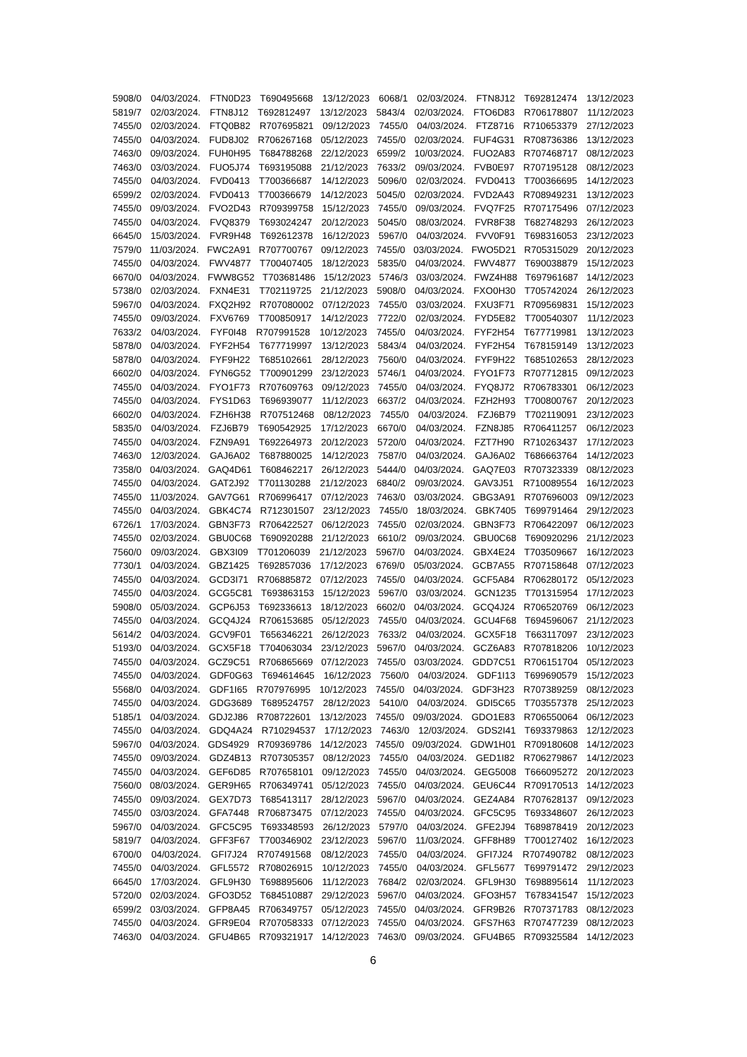5908/0 04/03/2024. FTN0D23 T690495668 13/12/2023 6068/1 02/03/2024. FTN8J12 T692812474 13/12/2023
5819/7 02/03/2024. FTN8J12 T692812497 13/12/2023 5843/4 02/03/2024. FTO6D83 R706178807 11/12/2023
7455/0 02/03/2024. FTQ0B82 R707695821 09/12/2023 7455/0 04/03/2024. FTZ8716 R710653379 27/12/2023
7455/0 04/03/2024. FUD8J02 R706267168 05/12/2023 7455/0 02/03/2024. FUF4G31 R708736386 13/12/2023
7463/0 09/03/2024. FUH0H95 T684788268 22/12/2023 6599/2 10/03/2024. FUO2A83 R707468717 08/12/2023
7463/0 03/03/2024. FUO5J74 T693195088 21/12/2023 7633/2 09/03/2024. FVB0E97 R707195128 08/12/2023
7455/0 04/03/2024. FVD0413 T700366687 14/12/2023 5096/0 02/03/2024. FVD0413 T700366695 14/12/2023
6599/2 02/03/2024. FVD0413 T700366679 14/12/2023 5045/0 02/03/2024. FVD2A43 R708949231 13/12/2023
7455/0 09/03/2024. FVO2D43 R709399758 15/12/2023 7455/0 09/03/2024. FVQ7F25 R707175496 07/12/2023
7455/0 04/03/2024. FVQ8379 T693024247 20/12/2023 5045/0 08/03/2024. FVR8F38 T682748293 26/12/2023
6645/0 15/03/2024. FVR9H48 T692612378 16/12/2023 5967/0 04/03/2024. FVV0F91 T698316053 23/12/2023
7579/0 11/03/2024. FWC2A91 R707700767 09/12/2023 7455/0 03/03/2024. FWO5D21 R705315029 20/12/2023
7455/0 04/03/2024. FWV4877 T700407405 18/12/2023 5835/0 04/03/2024. FWV4877 T690038879 15/12/2023
6670/0 04/03/2024. FWW8G52 T703681486 15/12/2023 5746/3 03/03/2024. FWZ4H88 T697961687 14/12/2023
5738/0 02/03/2024. FXN4E31 T702119725 21/12/2023 5908/0 04/03/2024. FXO0H30 T705742024 26/12/2023
5967/0 04/03/2024. FXQ2H92 R707080002 07/12/2023 7455/0 03/03/2024. FXU3F71 R709569831 15/12/2023
7455/0 09/03/2024. FXV6769 T700850917 14/12/2023 7722/0 02/03/2024. FYD5E82 T700540307 11/12/2023
7633/2 04/03/2024. FYF0I48 R707991528 10/12/2023 7455/0 04/03/2024. FYF2H54 T677719981 13/12/2023
5878/0 04/03/2024. FYF2H54 T677719997 13/12/2023 5843/4 04/03/2024. FYF2H54 T678159149 13/12/2023
5878/0 04/03/2024. FYF9H22 T685102661 28/12/2023 7560/0 04/03/2024. FYF9H22 T685102653 28/12/2023
6602/0 04/03/2024. FYN6G52 T700901299 23/12/2023 5746/1 04/03/2024. FYO1F73 R707712815 09/12/2023
7455/0 04/03/2024. FYO1F73 R707609763 09/12/2023 7455/0 04/03/2024. FYQ8J72 R706783301 06/12/2023
7455/0 04/03/2024. FYS1D63 T696939077 11/12/2023 6637/2 04/03/2024. FZH2H93 T700800767 20/12/2023
6602/0 04/03/2024. FZH6H38 R707512468 08/12/2023 7455/0 04/03/2024. FZJ6B79 T702119091 23/12/2023
5835/0 04/03/2024. FZJ6B79 T690542925 17/12/2023 6670/0 04/03/2024. FZN8J85 R706411257 06/12/2023
7455/0 04/03/2024. FZN9A91 T692264973 20/12/2023 5720/0 04/03/2024. FZT7H90 R710263437 17/12/2023
7463/0 12/03/2024. GAJ6A02 T687880025 14/12/2023 7587/0 04/03/2024. GAJ6A02 T686663764 14/12/2023
7358/0 04/03/2024. GAQ4D61 T608462217 26/12/2023 5444/0 04/03/2024. GAQ7E03 R707323339 08/12/2023
7455/0 04/03/2024. GAT2J92 T701130288 21/12/2023 6840/2 09/03/2024. GAV3J51 R710089554 16/12/2023
7455/0 11/03/2024. GAV7G61 R706996417 07/12/2023 7463/0 03/03/2024. GBG3A91 R707696003 09/12/2023
7455/0 04/03/2024. GBK4C74 R712301507 23/12/2023 7455/0 18/03/2024. GBK7405 T699791464 29/12/2023
6726/1 17/03/2024. GBN3F73 R706422527 06/12/2023 7455/0 02/03/2024. GBN3F73 R706422097 06/12/2023
7455/0 02/03/2024. GBU0C68 T690920288 21/12/2023 6610/2 09/03/2024. GBU0C68 T690920296 21/12/2023
7560/0 09/03/2024. GBX3I09 T701206039 21/12/2023 5967/0 04/03/2024. GBX4E24 T703509667 16/12/2023
7730/1 04/03/2024. GBZ1425 T692857036 17/12/2023 6769/0 05/03/2024. GCB7A55 R707158648 07/12/2023
7455/0 04/03/2024. GCD3I71 R706885872 07/12/2023 7455/0 04/03/2024. GCF5A84 R706280172 05/12/2023
7455/0 04/03/2024. GCG5C81 T693863153 15/12/2023 5967/0 03/03/2024. GCN1235 T701315954 17/12/2023
5908/0 05/03/2024. GCP6J53 T692336613 18/12/2023 6602/0 04/03/2024. GCQ4J24 R706520769 06/12/2023
7455/0 04/03/2024. GCQ4J24 R706153685 05/12/2023 7455/0 04/03/2024. GCU4F68 T694596067 21/12/2023
5614/2 04/03/2024. GCV9F01 T656346221 26/12/2023 7633/2 04/03/2024. GCX5F18 T663117097 23/12/2023
5193/0 04/03/2024. GCX5F18 T704063034 23/12/2023 5967/0 04/03/2024. GCZ6A83 R707818206 10/12/2023
7455/0 04/03/2024. GCZ9C51 R706865669 07/12/2023 7455/0 03/03/2024. GDD7C51 R706151704 05/12/2023
7455/0 04/03/2024. GDF0G63 T694614645 16/12/2023 7560/0 04/03/2024. GDF1I13 T699690579 15/12/2023
5568/0 04/03/2024. GDF1I65 R707976995 10/12/2023 7455/0 04/03/2024. GDF3H23 R707389259 08/12/2023
7455/0 04/03/2024. GDG3689 T689524757 28/12/2023 5410/0 04/03/2024. GDI5C65 T703557378 25/12/2023
5185/1 04/03/2024. GDJ2J86 R708722601 13/12/2023 7455/0 09/03/2024. GDO1E83 R706550064 06/12/2023
7455/0 04/03/2024. GDQ4A24 R710294537 17/12/2023 7463/0 12/03/2024. GDS2I41 T693379863 12/12/2023
5967/0 04/03/2024. GDS4929 R709369786 14/12/2023 7455/0 09/03/2024. GDW1H01 R709180608 14/12/2023
7455/0 09/03/2024. GDZ4B13 R707305357 08/12/2023 7455/0 04/03/2024. GED1I82 R706279867 14/12/2023
7455/0 04/03/2024. GEF6D85 R707658101 09/12/2023 7455/0 04/03/2024. GEG5008 T666095272 20/12/2023
7560/0 08/03/2024. GER9H65 R706349741 05/12/2023 7455/0 04/03/2024. GEU6C44 R709170513 14/12/2023
7455/0 09/03/2024. GEX7D73 T685413117 28/12/2023 5967/0 04/03/2024. GEZ4A84 R707628137 09/12/2023
7455/0 03/03/2024. GFA7448 R706873475 07/12/2023 7455/0 04/03/2024. GFC5C95 T693348607 26/12/2023
5967/0 04/03/2024. GFC5C95 T693348593 26/12/2023 5797/0 04/03/2024. GFE2J94 T689878419 20/12/2023
5819/7 04/03/2024. GFF3F67 T700346902 23/12/2023 5967/0 11/03/2024. GFF8H89 T700127402 16/12/2023
6700/0 04/03/2024. GFI7J24 R707491568 08/12/2023 7455/0 04/03/2024. GFI7J24 R707490782 08/12/2023
7455/0 04/03/2024. GFL5572 R708026915 10/12/2023 7455/0 04/03/2024. GFL5677 T699791472 29/12/2023
6645/0 17/03/2024. GFL9H30 T698895606 11/12/2023 7684/2 02/03/2024. GFL9H30 T698895614 11/12/2023
5720/0 02/03/2024. GFO3D52 T684510887 29/12/2023 5967/0 04/03/2024. GFO3H57 T678341547 15/12/2023
6599/2 03/03/2024. GFP8A45 R706349757 05/12/2023 7455/0 04/03/2024. GFR9B26 R707371783 08/12/2023
7455/0 04/03/2024. GFR9E04 R707058333 07/12/2023 7455/0 04/03/2024. GFS7H63 R707477239 08/12/2023
7463/0 04/03/2024. GFU4B65 R709321917 14/12/2023 7463/0 09/03/2024. GFU4B65 R709325584 14/12/2023
6